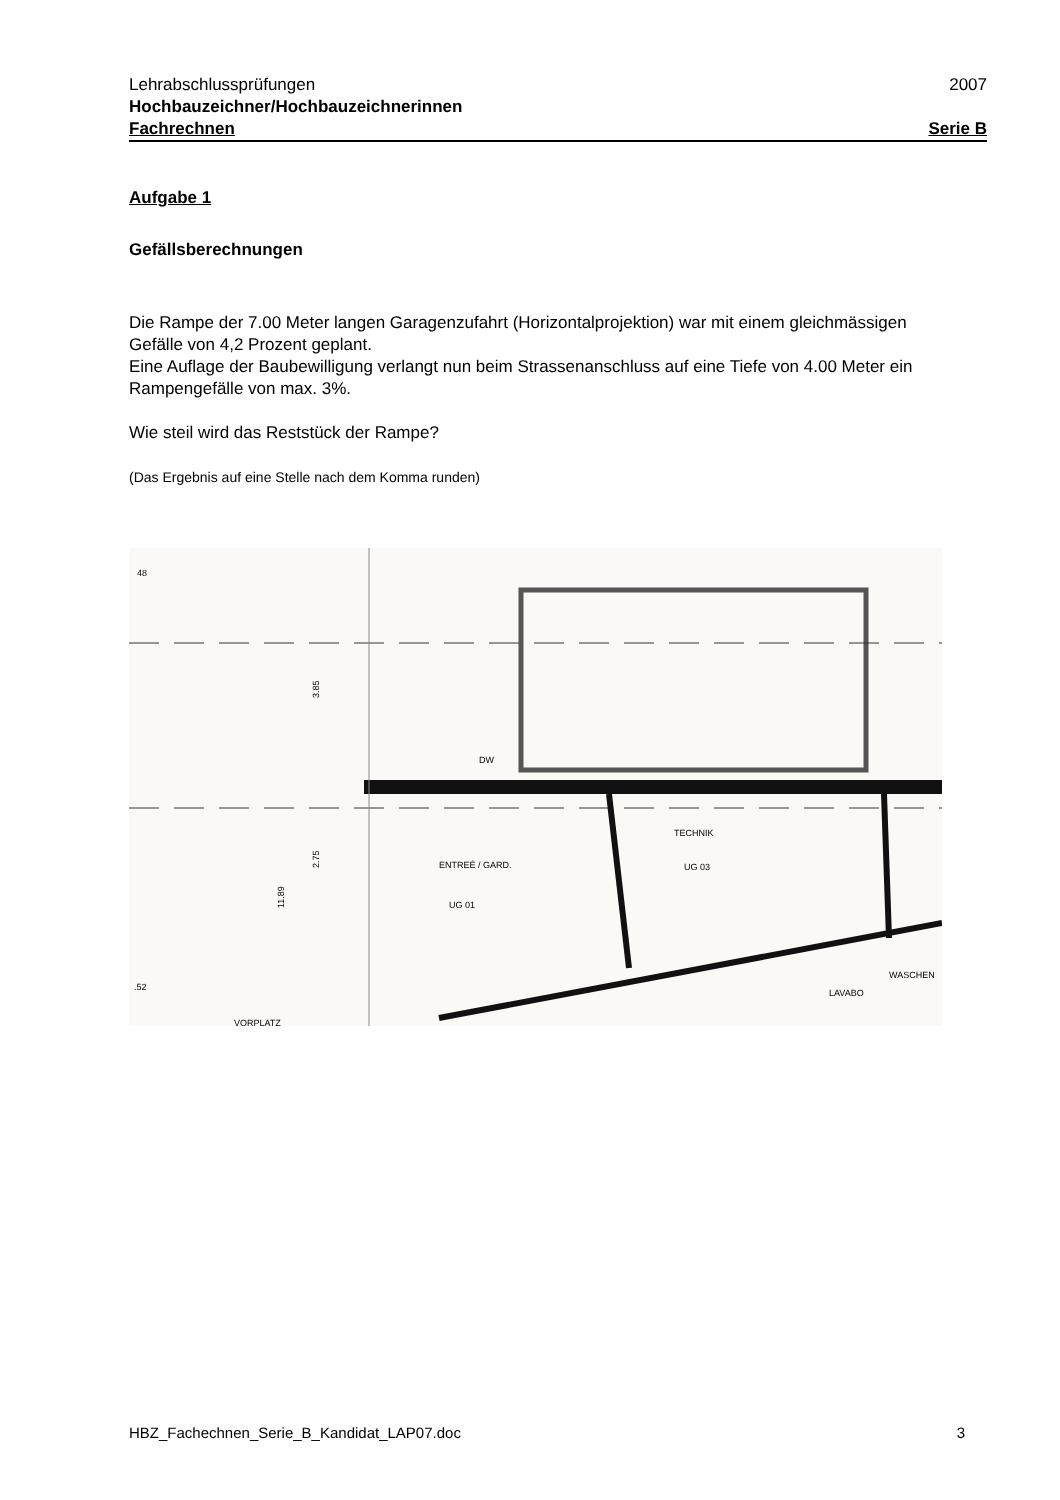Lehrabschlussprüfungen 2007
Hochbauzeichner/Hochbauzeichnerinnen
Fachrechnen Serie B
Aufgabe 1
Gefällsberechnungen
Die Rampe der 7.00 Meter langen Garagenzufahrt (Horizontalprojektion) war mit einem gleichmässigen Gefälle von 4,2 Prozent geplant.
Eine Auflage der Baubewilligung verlangt nun beim Strassenanschluss auf eine Tiefe von 4.00 Meter ein Rampengefälle von max. 3%.
Wie steil wird das Reststück der Rampe?
(Das Ergebnis auf eine Stelle nach dem Komma runden)
48
3.85
2.75
11.89
DW
ENTREÉ / GARD.
UG 01
TECHNIK
UG 03
LAVABO
WASCHEN
.52
VORPLATZ
HBZ_Fachechnen_Serie_B_Kandidat_LAP07.doc 3